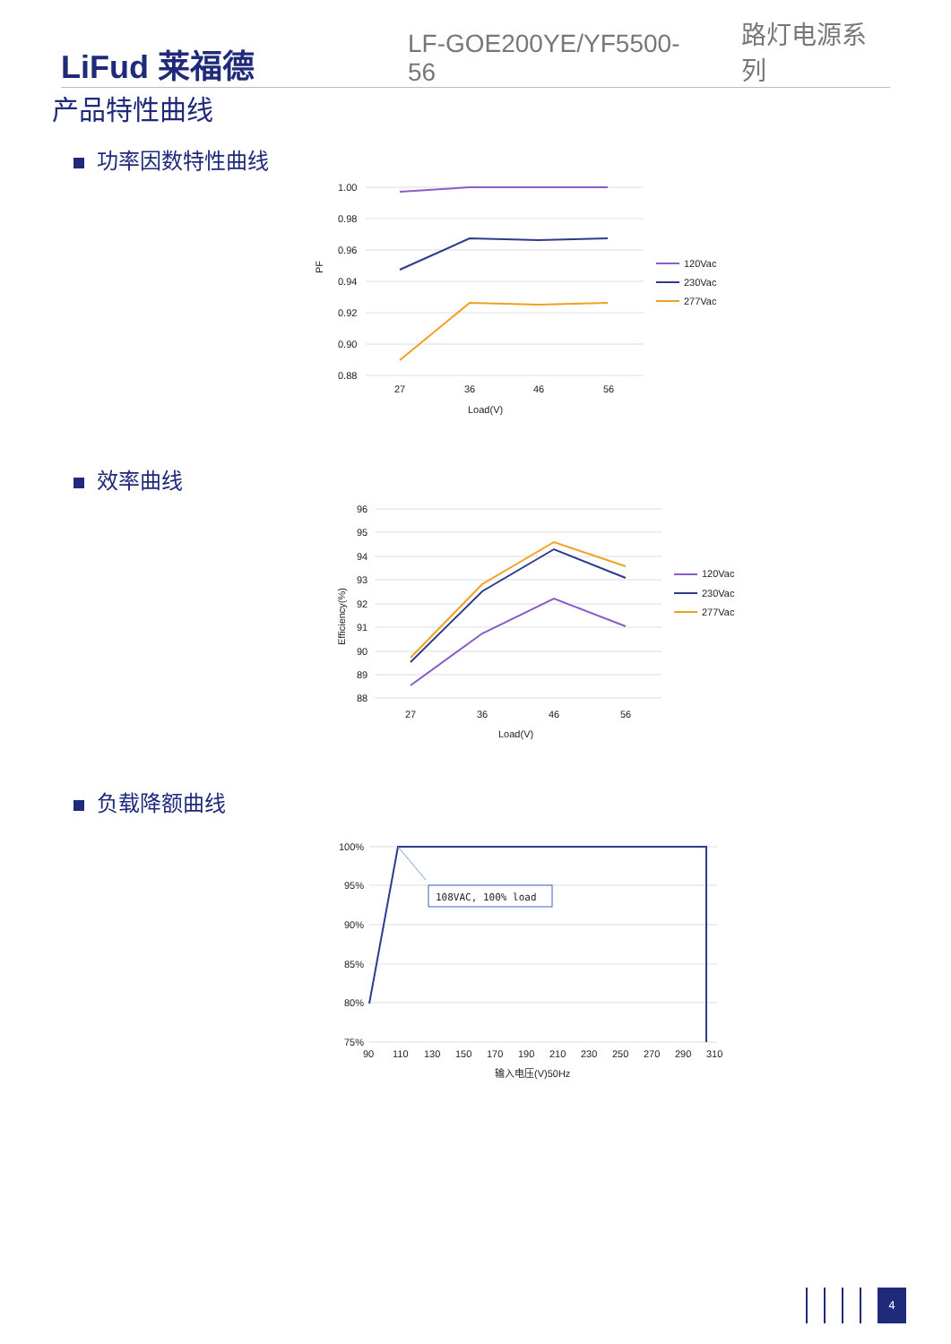LiFud 莱福德
LF-GOE200YE/YF5500-56
路灯电源系列
产品特性曲线
功率因数特性曲线
1.00
0.98
0.96
0.94
0.92
0.90
0.88
27
36
46
56
Load(V)
PF
120Vac
230Vac
277Vac
效率曲线
96
95
94
93
92
91
90
89
88
27
36
46
56
Load(V)
Efficiency(%)
120Vac
230Vac
277Vac
负载降额曲线
100%
95%
90%
85%
80%
75%
90
110
130
150
170
190
210
230
250
270
290
310
输入电压(V)50Hz
108VAC, 100% load
4